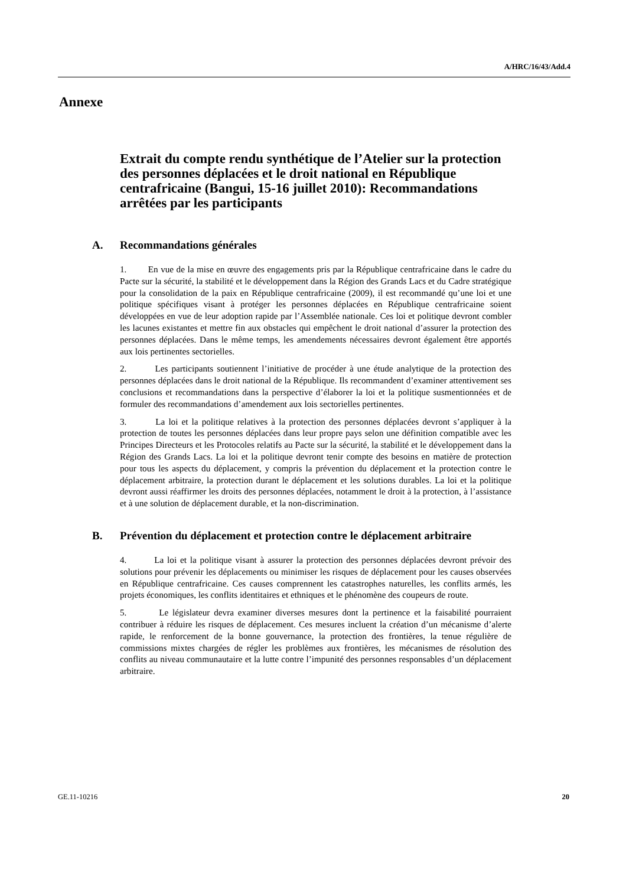A/HRC/16/43/Add.4
Annexe
Extrait du compte rendu synthétique de l’Atelier sur la protection des personnes déplacées et le droit national en République centrafricaine (Bangui, 15-16 juillet 2010): Recommandations arrêtées par les participants
A. Recommandations générales
1. En vue de la mise en œuvre des engagements pris par la République centrafricaine dans le cadre du Pacte sur la sécurité, la stabilité et le développement dans la Région des Grands Lacs et du Cadre stratégique pour la consolidation de la paix en République centrafricaine (2009), il est recommandé qu’une loi et une politique spécifiques visant à protéger les personnes déplacées en République centrafricaine soient développées en vue de leur adoption rapide par l’Assemblée nationale. Ces loi et politique devront combler les lacunes existantes et mettre fin aux obstacles qui empêchent le droit national d’assurer la protection des personnes déplacées. Dans le même temps, les amendements nécessaires devront également être apportés aux lois pertinentes sectorielles.
2. Les participants soutiennent l’initiative de procéder à une étude analytique de la protection des personnes déplacées dans le droit national de la République. Ils recommandent d’examiner attentivement ses conclusions et recommandations dans la perspective d’élaborer la loi et la politique susmentionnées et de formuler des recommandations d’amendement aux lois sectorielles pertinentes.
3. La loi et la politique relatives à la protection des personnes déplacées devront s’appliquer à la protection de toutes les personnes déplacées dans leur propre pays selon une définition compatible avec les Principes Directeurs et les Protocoles relatifs au Pacte sur la sécurité, la stabilité et le développement dans la Région des Grands Lacs. La loi et la politique devront tenir compte des besoins en matière de protection pour tous les aspects du déplacement, y compris la prévention du déplacement et la protection contre le déplacement arbitraire, la protection durant le déplacement et les solutions durables. La loi et la politique devront aussi réaffirmer les droits des personnes déplacées, notamment le droit à la protection, à l’assistance et à une solution de déplacement durable, et la non-discrimination.
B. Prévention du déplacement et protection contre le déplacement arbitraire
4. La loi et la politique visant à assurer la protection des personnes déplacées devront prévoir des solutions pour prévenir les déplacements ou minimiser les risques de déplacement pour les causes observées en République centrafricaine. Ces causes comprennent les catastrophes naturelles, les conflits armés, les projets économiques, les conflits identitaires et ethniques et le phénomène des coupeurs de route.
5. Le législateur devra examiner diverses mesures dont la pertinence et la faisabilité pourraient contribuer à réduire les risques de déplacement. Ces mesures incluent la création d’un mécanisme d’alerte rapide, le renforcement de la bonne gouvernance, la protection des frontières, la tenue régulière de commissions mixtes chargées de régler les problèmes aux frontières, les mécanismes de résolution des conflits au niveau communautaire et la lutte contre l’impunité des personnes responsables d’un déplacement arbitraire.
GE.11-10216 20